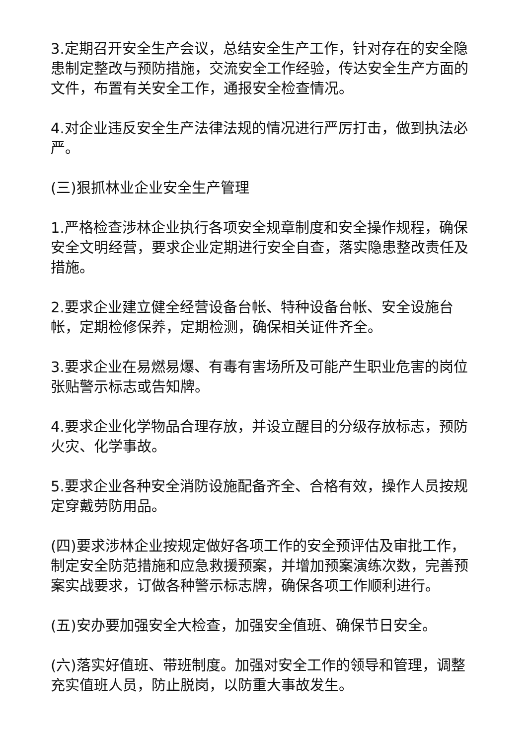3.定期召开安全生产会议，总结安全生产工作，针对存在的安全隐患制定整改与预防措施，交流安全工作经验，传达安全生产方面的文件，布置有关安全工作，通报安全检查情况。
4.对企业违反安全生产法律法规的情况进行严厉打击，做到执法必严。
(三)狠抓林业企业安全生产管理
1.严格检查涉林企业执行各项安全规章制度和安全操作规程，确保安全文明经营，要求企业定期进行安全自查，落实隐患整改责任及措施。
2.要求企业建立健全经营设备台帐、特种设备台帐、安全设施台帐，定期检修保养，定期检测，确保相关证件齐全。
3.要求企业在易燃易爆、有毒有害场所及可能产生职业危害的岗位张贴警示标志或告知牌。
4.要求企业化学物品合理存放，并设立醒目的分级存放标志，预防火灾、化学事故。
5.要求企业各种安全消防设施配备齐全、合格有效，操作人员按规定穿戴劳防用品。
(四)要求涉林企业按规定做好各项工作的安全预评估及审批工作，制定安全防范措施和应急救援预案，并增加预案演练次数，完善预案实战要求，订做各种警示标志牌，确保各项工作顺利进行。
(五)安办要加强安全大检查，加强安全值班、确保节日安全。
(六)落实好值班、带班制度。加强对安全工作的领导和管理，调整充实值班人员，防止脱岗，以防重大事故发生。